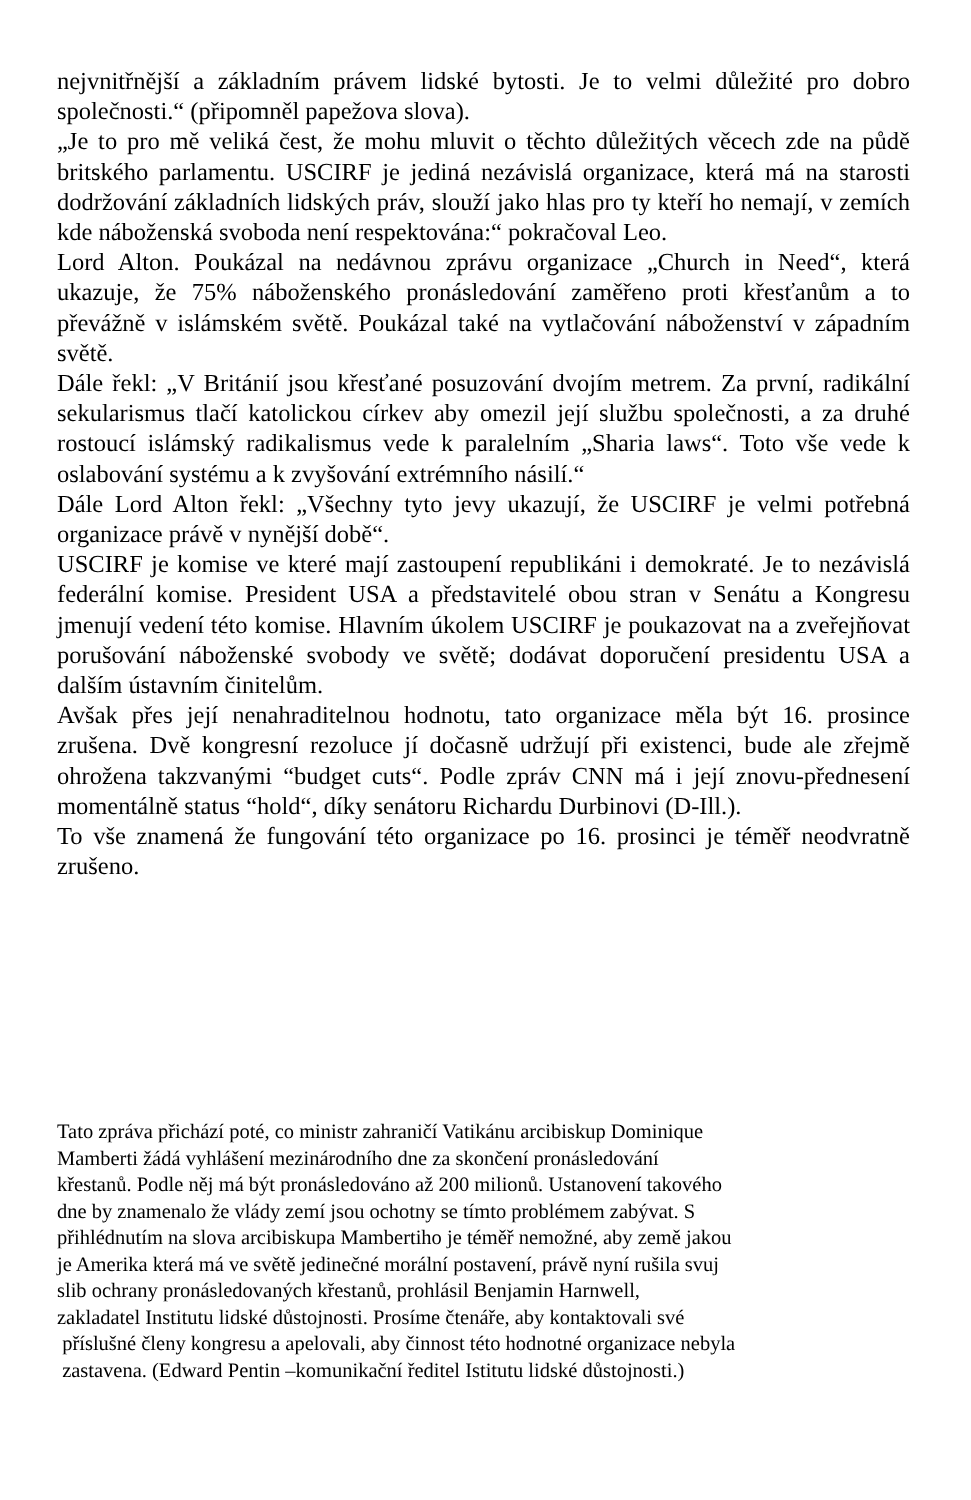nejvnitřnější a základním právem lidské bytosti. Je to velmi důležité pro dobro společnosti.“ (připomněl papežova slova).
„Je to pro mě veliká čest, že mohu mluvit o těchto důležitých věcech zde na půdě britského parlamentu. USCIRF je jediná nezávislá organizace, která má na starosti dodržování základních lidských práv, slouží jako hlas pro ty kteří ho nemají, v zemích kde náboženská svoboda není respektována:“ pokračoval Leo.
Lord Alton. Poukázal na nedávnou zprávu organizace „Church in Need“, která ukazuje, že 75% náboženského pronásledování zaměřeno proti křesťanům a to převážně v islámském světě. Poukázal také na vytlačování náboženství v západním světě.
Dále řekl: „V Británií jsou křesťané posuzování dvojím metrem. Za první, radikální sekularismus tlačí katolickou církev aby omezil její službu společnosti, a za druhé rostoucí islámský radikalismus vede k paralelním „Sharia laws“. Toto vše vede k oslabování systému a k zvyšování extrémního násilí.“
Dále Lord Alton řekl: „Všechny tyto jevy ukazují, že USCIRF je velmi potřebná organizace právě v nynější době“.
USCIRF je komise ve které mají zastoupení republikáni i demokraté. Je to nezávislá federální komise. President USA a představitelé obou stran v Senátu a Kongresu jmenují vedení této komise. Hlavním úkolem USCIRF je poukazovat na a zveřejňovat porušování náboženské svobody ve světě; dodávat doporučení presidentu USA a dalším ústavním činitelům.
Avšak přes její nenahraditelnou hodnotu, tato organizace měla být 16. prosince zrušena. Dvě kongresní rezoluce jí dočasně udržují při existenci, bude ale zřejmě ohrožena takzvanými “budget cuts“. Podle zpráv CNN má i její znovu-přednesení momentálně status “hold“, díky senátoru Richardu Durbinovi (D-Ill.).
To vše znamená že fungování této organizace po 16. prosinci je téměř neodvratně zrušeno.
Tato zpráva přichází poté, co ministr zahraničí Vatikánu arcibiskup Dominique
Mamberti žádá vyhlášení mezinárodního dne za skončení pronásledování
křestanů. Podle něj má být pronásledováno až 200 milionů. Ustanovení takového
dne by znamenalo že vlády zemí jsou ochotny se tímto problémem zabývat. S
přihlédnutím na slova arcibiskupa Mambertiho je téměř nemožné, aby země jakou
je Amerika která má ve světě jedinečné morální postavení, právě nyní rušila svuj
slib ochrany pronásledovaných křestanů, prohlásil Benjamin Harnwell,
zakladatel Institutu lidské důstojnosti. Prosíme čtenáře, aby kontaktovali své
příslušné členy kongresu a apelovali, aby činnost této hodnotné organizace nebyla
zastavena. (Edward Pentin –komunikační ředitel Istitutu lidské důstojnosti.)